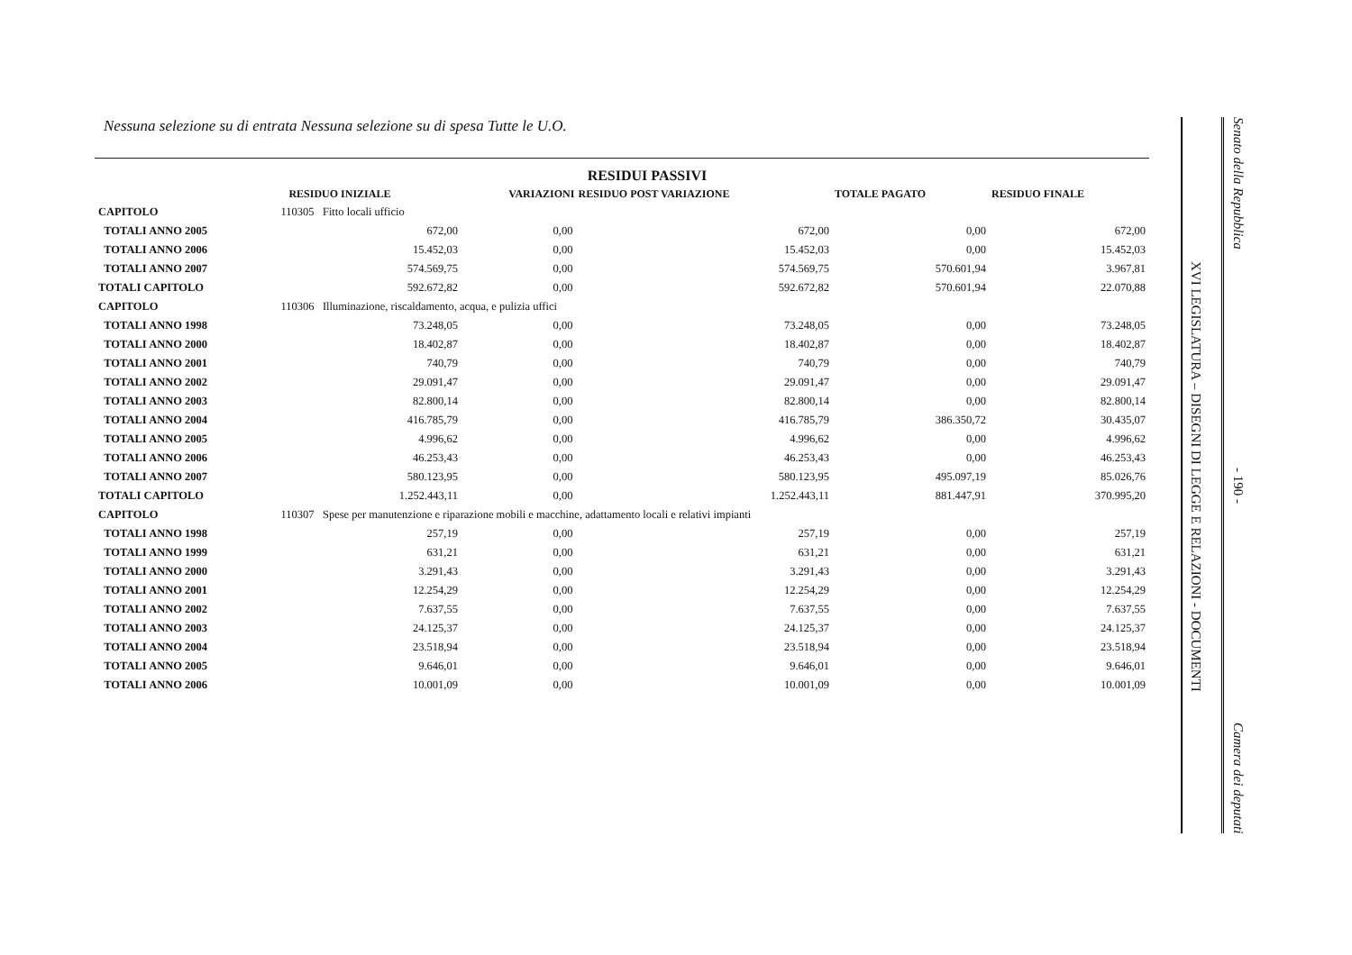Nessuna selezione su di entrata Nessuna selezione su di spesa Tutte le U.O.
| | | | RESIDUI PASSIVI | | | |
| --- | --- | --- | --- | --- | --- | --- |
| | | RESIDUO INIZIALE | VARIAZIONI | RESIDUO POST VARIAZIONE | TOTALE PAGATO | RESIDUO FINALE |
| CAPITOLO | 110305 Fitto locali ufficio | | | | | |
| TOTALI ANNO 2005 | | 672,00 | 0,00 | 672,00 | 0,00 | 672,00 |
| TOTALI ANNO 2006 | | 15.452,03 | 0,00 | 15.452,03 | 0,00 | 15.452,03 |
| TOTALI ANNO 2007 | | 574.569,75 | 0,00 | 574.569,75 | 570.601,94 | 3.967,81 |
| TOTALI CAPITOLO | | 592.672,82 | 0,00 | 592.672,82 | 570.601,94 | 22.070,88 |
| CAPITOLO | 110306 Illuminazione, riscaldamento, acqua, e pulizia uffici | | | | | |
| TOTALI ANNO 1998 | | 73.248,05 | 0,00 | 73.248,05 | 0,00 | 73.248,05 |
| TOTALI ANNO 2000 | | 18.402,87 | 0,00 | 18.402,87 | 0,00 | 18.402,87 |
| TOTALI ANNO 2001 | | 740,79 | 0,00 | 740,79 | 0,00 | 740,79 |
| TOTALI ANNO 2002 | | 29.091,47 | 0,00 | 29.091,47 | 0,00 | 29.091,47 |
| TOTALI ANNO 2003 | | 82.800,14 | 0,00 | 82.800,14 | 0,00 | 82.800,14 |
| TOTALI ANNO 2004 | | 416.785,79 | 0,00 | 416.785,79 | 386.350,72 | 30.435,07 |
| TOTALI ANNO 2005 | | 4.996,62 | 0,00 | 4.996,62 | 0,00 | 4.996,62 |
| TOTALI ANNO 2006 | | 46.253,43 | 0,00 | 46.253,43 | 0,00 | 46.253,43 |
| TOTALI ANNO 2007 | | 580.123,95 | 0,00 | 580.123,95 | 495.097,19 | 85.026,76 |
| TOTALI CAPITOLO | | 1.252.443,11 | 0,00 | 1.252.443,11 | 881.447,91 | 370.995,20 |
| CAPITOLO | 110307 Spese per manutenzione e riparazione mobili e macchine, adattamento locali e relativi impianti | | | | | |
| TOTALI ANNO 1998 | | 257,19 | 0,00 | 257,19 | 0,00 | 257,19 |
| TOTALI ANNO 1999 | | 631,21 | 0,00 | 631,21 | 0,00 | 631,21 |
| TOTALI ANNO 2000 | | 3.291,43 | 0,00 | 3.291,43 | 0,00 | 3.291,43 |
| TOTALI ANNO 2001 | | 12.254,29 | 0,00 | 12.254,29 | 0,00 | 12.254,29 |
| TOTALI ANNO 2002 | | 7.637,55 | 0,00 | 7.637,55 | 0,00 | 7.637,55 |
| TOTALI ANNO 2003 | | 24.125,37 | 0,00 | 24.125,37 | 0,00 | 24.125,37 |
| TOTALI ANNO 2004 | | 23.518,94 | 0,00 | 23.518,94 | 0,00 | 23.518,94 |
| TOTALI ANNO 2005 | | 9.646,01 | 0,00 | 9.646,01 | 0,00 | 9.646,01 |
| TOTALI ANNO 2006 | | 10.001,09 | 0,00 | 10.001,09 | 0,00 | 10.001,09 |
XVI LEGISLATURA – DISEGNI DI LEGGE E RELAZIONI - DOCUMENTI
Senato della Repubblica
- 190 -
Camera dei deputati